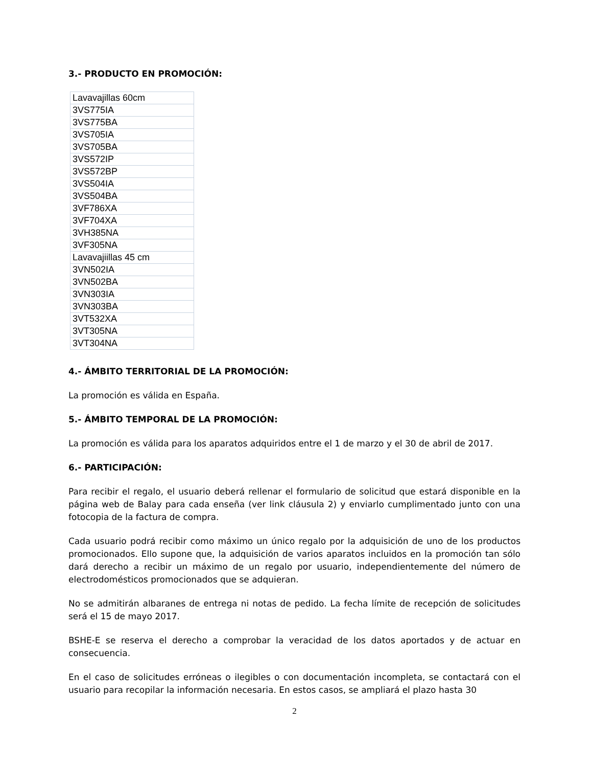3.- PRODUCTO EN PROMOCIÓN:
| Lavavajillas 60cm |
| 3VS775IA |
| 3VS775BA |
| 3VS705IA |
| 3VS705BA |
| 3VS572IP |
| 3VS572BP |
| 3VS504IA |
| 3VS504BA |
| 3VF786XA |
| 3VF704XA |
| 3VH385NA |
| 3VF305NA |
| Lavavajiillas 45 cm |
| 3VN502IA |
| 3VN502BA |
| 3VN303IA |
| 3VN303BA |
| 3VT532XA |
| 3VT305NA |
| 3VT304NA |
4.- ÁMBITO TERRITORIAL DE LA PROMOCIÓN:
La promoción es válida en España.
5.- ÁMBITO TEMPORAL DE LA PROMOCIÓN:
La promoción es válida para los aparatos adquiridos entre el 1 de marzo y el 30 de abril de 2017.
6.- PARTICIPACIÓN:
Para recibir el regalo, el usuario deberá rellenar el formulario de solicitud que estará disponible en la página web de Balay para cada enseña (ver link cláusula 2) y enviarlo cumplimentado junto con una fotocopia de la factura de compra.
Cada usuario podrá recibir como máximo un único regalo por la adquisición de uno de los productos promocionados. Ello supone que, la adquisición de varios aparatos incluidos en la promoción tan sólo dará derecho a recibir un máximo de un regalo por usuario, independientemente del número de electrodomésticos promocionados que se adquieran.
No se admitirán albaranes de entrega ni notas de pedido. La fecha límite de recepción de solicitudes será el 15 de mayo 2017.
BSHE-E se reserva el derecho a comprobar la veracidad de los datos aportados y de actuar en consecuencia.
En el caso de solicitudes erróneas o ilegibles o con documentación incompleta, se contactará con el usuario para recopilar la información necesaria. En estos casos, se ampliará el plazo hasta 30
2